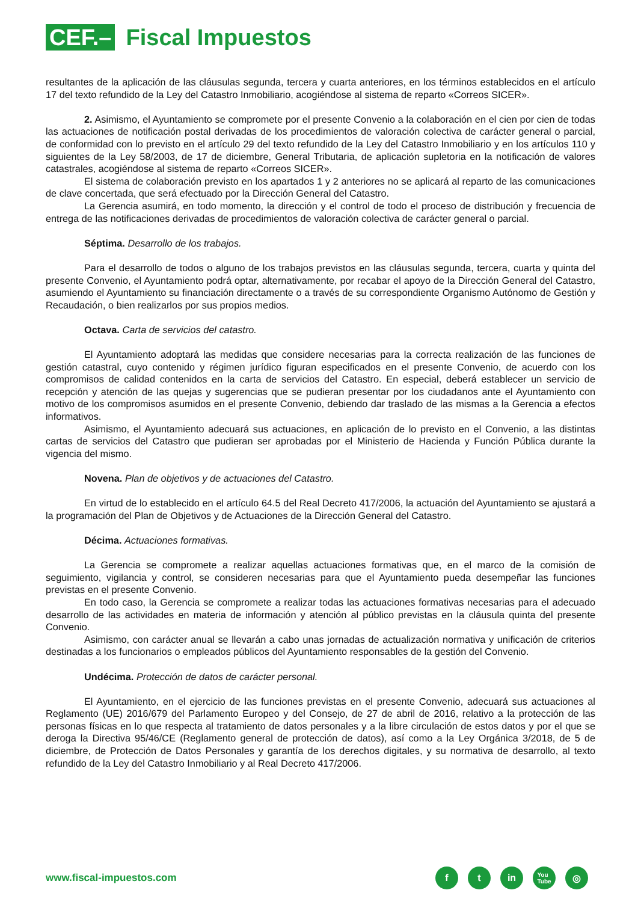CEF.–
Fiscal Impuestos
resultantes de la aplicación de las cláusulas segunda, tercera y cuarta anteriores, en los términos establecidos en el artículo 17 del texto refundido de la Ley del Catastro Inmobiliario, acogiéndose al sistema de reparto «Correos SICER».
2. Asimismo, el Ayuntamiento se compromete por el presente Convenio a la colaboración en el cien por cien de todas las actuaciones de notificación postal derivadas de los procedimientos de valoración colectiva de carácter general o parcial, de conformidad con lo previsto en el artículo 29 del texto refundido de la Ley del Catastro Inmobiliario y en los artículos 110 y siguientes de la Ley 58/2003, de 17 de diciembre, General Tributaria, de aplicación supletoria en la notificación de valores catastrales, acogiéndose al sistema de reparto «Correos SICER».
El sistema de colaboración previsto en los apartados 1 y 2 anteriores no se aplicará al reparto de las comunicaciones de clave concertada, que será efectuado por la Dirección General del Catastro.
La Gerencia asumirá, en todo momento, la dirección y el control de todo el proceso de distribución y frecuencia de entrega de las notificaciones derivadas de procedimientos de valoración colectiva de carácter general o parcial.
Séptima. Desarrollo de los trabajos.
Para el desarrollo de todos o alguno de los trabajos previstos en las cláusulas segunda, tercera, cuarta y quinta del presente Convenio, el Ayuntamiento podrá optar, alternativamente, por recabar el apoyo de la Dirección General del Catastro, asumiendo el Ayuntamiento su financiación directamente o a través de su correspondiente Organismo Autónomo de Gestión y Recaudación, o bien realizarlos por sus propios medios.
Octava. Carta de servicios del catastro.
El Ayuntamiento adoptará las medidas que considere necesarias para la correcta realización de las funciones de gestión catastral, cuyo contenido y régimen jurídico figuran especificados en el presente Convenio, de acuerdo con los compromisos de calidad contenidos en la carta de servicios del Catastro. En especial, deberá establecer un servicio de recepción y atención de las quejas y sugerencias que se pudieran presentar por los ciudadanos ante el Ayuntamiento con motivo de los compromisos asumidos en el presente Convenio, debiendo dar traslado de las mismas a la Gerencia a efectos informativos.
Asimismo, el Ayuntamiento adecuará sus actuaciones, en aplicación de lo previsto en el Convenio, a las distintas cartas de servicios del Catastro que pudieran ser aprobadas por el Ministerio de Hacienda y Función Pública durante la vigencia del mismo.
Novena. Plan de objetivos y de actuaciones del Catastro.
En virtud de lo establecido en el artículo 64.5 del Real Decreto 417/2006, la actuación del Ayuntamiento se ajustará a la programación del Plan de Objetivos y de Actuaciones de la Dirección General del Catastro.
Décima. Actuaciones formativas.
La Gerencia se compromete a realizar aquellas actuaciones formativas que, en el marco de la comisión de seguimiento, vigilancia y control, se consideren necesarias para que el Ayuntamiento pueda desempeñar las funciones previstas en el presente Convenio.
En todo caso, la Gerencia se compromete a realizar todas las actuaciones formativas necesarias para el adecuado desarrollo de las actividades en materia de información y atención al público previstas en la cláusula quinta del presente Convenio.
Asimismo, con carácter anual se llevarán a cabo unas jornadas de actualización normativa y unificación de criterios destinadas a los funcionarios o empleados públicos del Ayuntamiento responsables de la gestión del Convenio.
Undécima. Protección de datos de carácter personal.
El Ayuntamiento, en el ejercicio de las funciones previstas en el presente Convenio, adecuará sus actuaciones al Reglamento (UE) 2016/679 del Parlamento Europeo y del Consejo, de 27 de abril de 2016, relativo a la protección de las personas físicas en lo que respecta al tratamiento de datos personales y a la libre circulación de estos datos y por el que se deroga la Directiva 95/46/CE (Reglamento general de protección de datos), así como a la Ley Orgánica 3/2018, de 5 de diciembre, de Protección de Datos Personales y garantía de los derechos digitales, y su normativa de desarrollo, al texto refundido de la Ley del Catastro Inmobiliario y al Real Decreto 417/2006.
www.fiscal-impuestos.com
f t in
You
Tube
◎